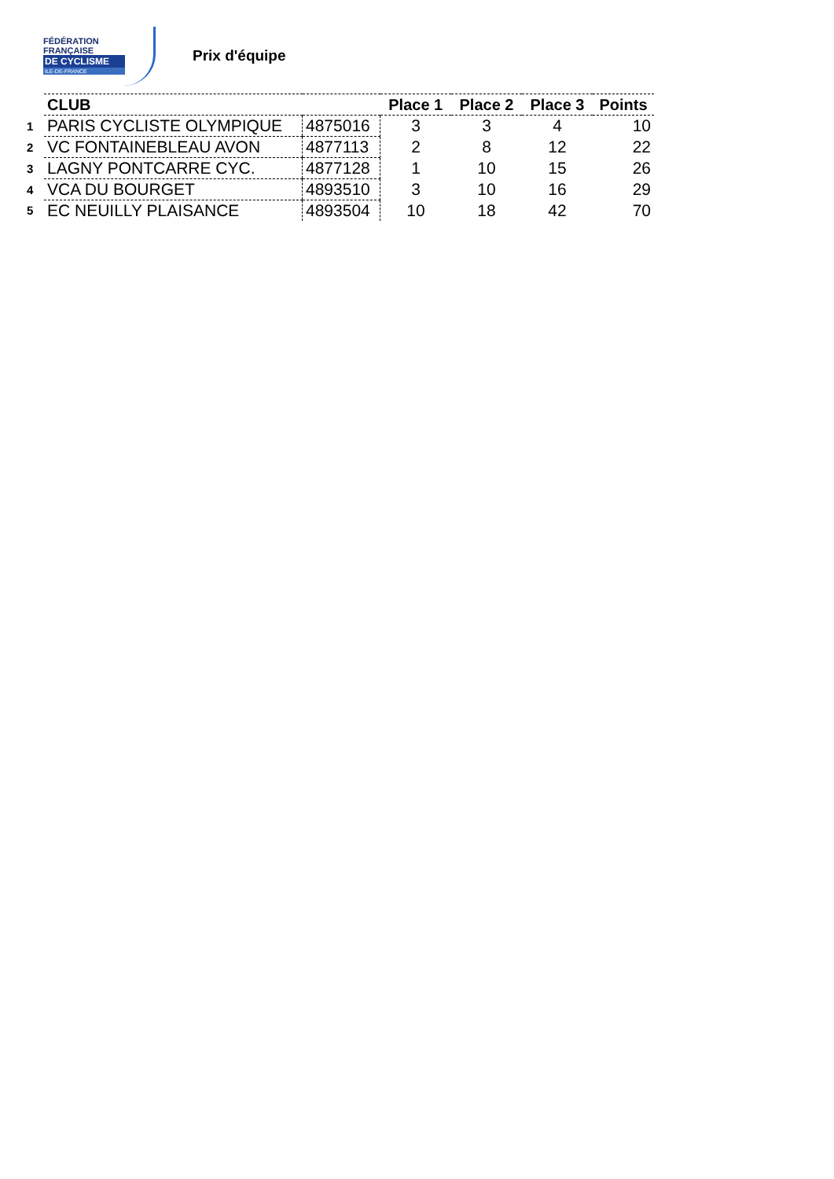FÉDÉRATION
FRANÇAISE
DE CYCLISME
ILE-DE-FRANCE
Prix d'équipe
| | CLUB | | Place 1 | Place 2 | Place 3 | Points |
| 1 | PARIS CYCLISTE OLYMPIQUE | 4875016 | 3 | 3 | 4 | 10 |
| 2 | VC FONTAINEBLEAU AVON | 4877113 | 2 | 8 | 12 | 22 |
| 3 | LAGNY PONTCARRE CYC. | 4877128 | 1 | 10 | 15 | 26 |
| 4 | VCA DU BOURGET | 4893510 | 3 | 10 | 16 | 29 |
| 5 | EC NEUILLY PLAISANCE | 4893504 | 10 | 18 | 42 | 70 |